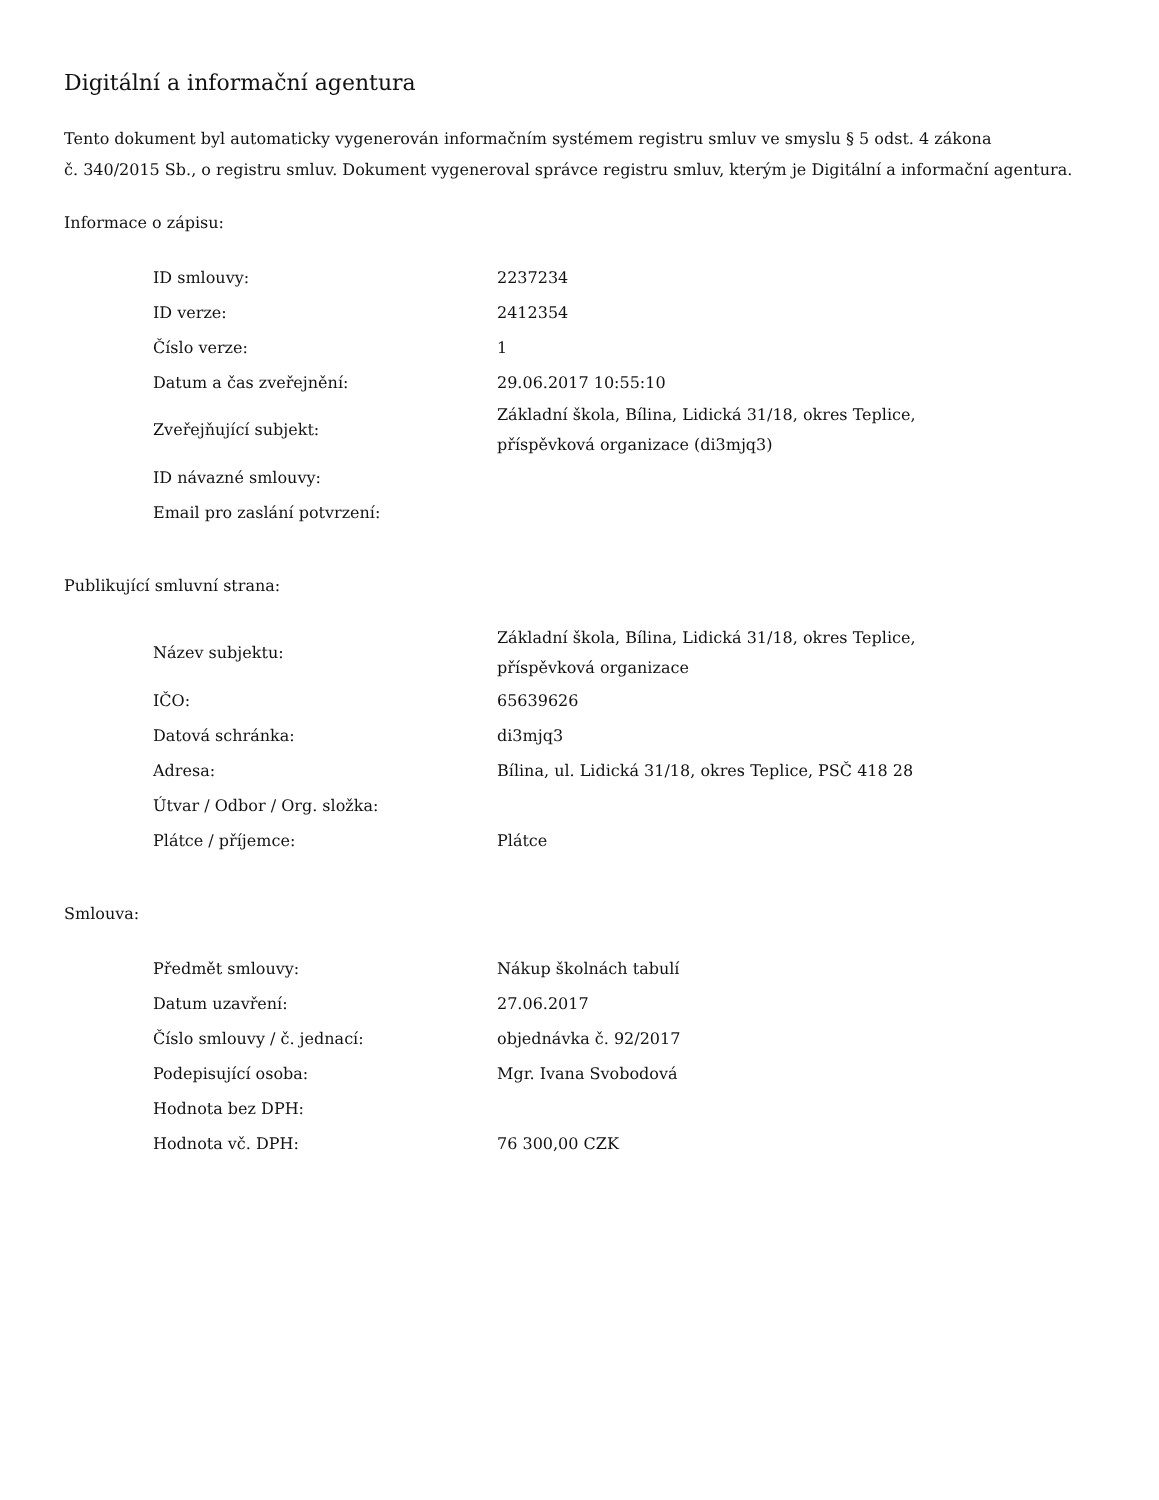Digitální a informační agentura
Tento dokument byl automaticky vygenerován informačním systémem registru smluv ve smyslu § 5 odst. 4 zákona
č. 340/2015 Sb., o registru smluv. Dokument vygeneroval správce registru smluv, kterým je Digitální a informační agentura.
Informace o zápisu:
| ID smlouvy: | 2237234 |
| ID verze: | 2412354 |
| Číslo verze: | 1 |
| Datum a čas zveřejnění: | 29.06.2017 10:55:10 |
| Zveřejňující subjekt: | Základní škola, Bílina, Lidická 31/18, okres Teplice, příspěvková organizace (di3mjq3) |
| ID návazné smlouvy: | |
| Email pro zaslání potvrzení: | |
Publikující smluvní strana:
| Název subjektu: | Základní škola, Bílina, Lidická 31/18, okres Teplice, příspěvková organizace |
| IČO: | 65639626 |
| Datová schránka: | di3mjq3 |
| Adresa: | Bílina, ul. Lidická 31/18, okres Teplice, PSČ 418 28 |
| Útvar / Odbor / Org. složka: | |
| Plátce / příjemce: | Plátce |
Smlouva:
| Předmět smlouvy: | Nákup školnách tabulí |
| Datum uzavření: | 27.06.2017 |
| Číslo smlouvy / č. jednací: | objednávka č. 92/2017 |
| Podepisující osoba: | Mgr. Ivana Svobodová |
| Hodnota bez DPH: | |
| Hodnota vč. DPH: | 76 300,00 CZK |